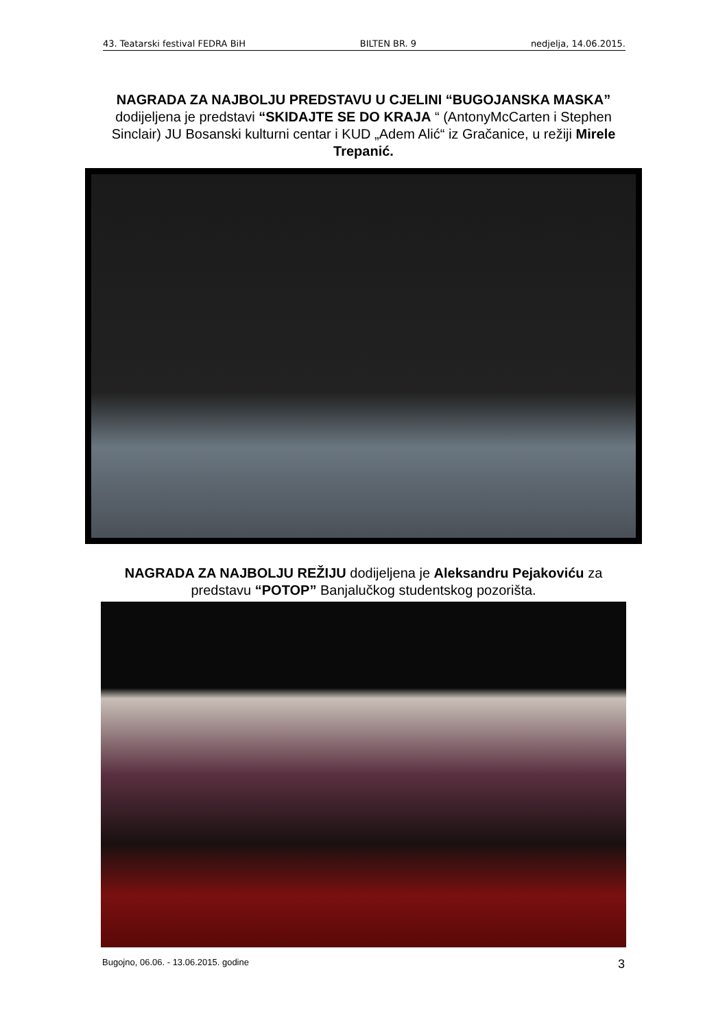43. Teatarski festival FEDRA BiH BILTEN BR. 9 nedjelja, 14.06.2015.
NAGRADA ZA NAJBOLJU PREDSTAVU U CJELINI “BUGOJANSKA MASKA” dodijeljena je predstavi “SKIDAJTE SE DO KRAJA “ (AntonyMcCarten i Stephen Sinclair) JU Bosanski kulturni centar i KUD „Adem Alić“ iz Gračanice, u režiji Mirele Trepanić.
NAGRADA ZA NAJBOLJU REŽIJU dodijeljena je Aleksandru Pejakoviću za predstavu “POTOP” Banjalučkog studentskog pozorišta.
Bugojno, 06.06. - 13.06.2015. godine 3